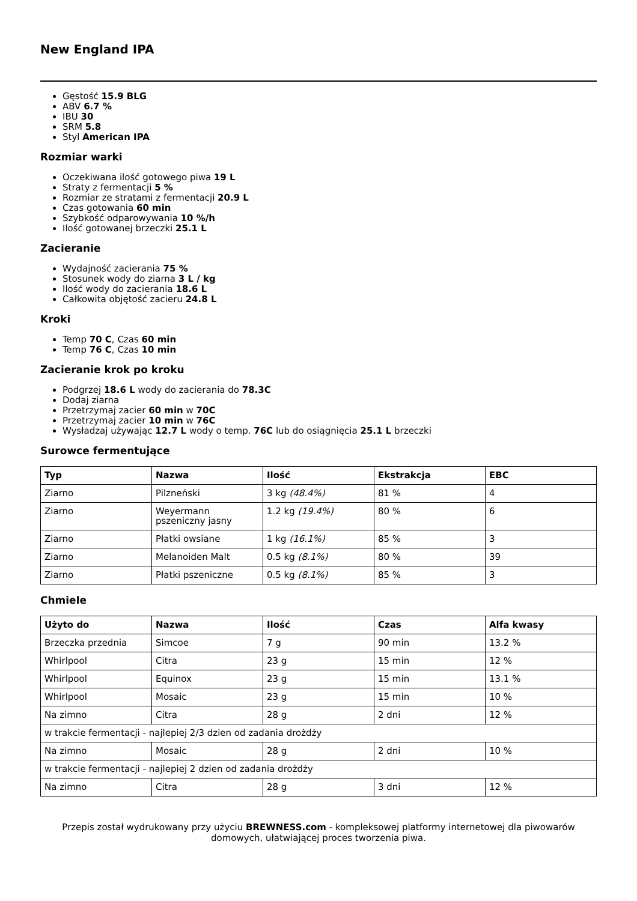New England IPA
Gęstość 15.9 BLG
ABV 6.7 %
IBU 30
SRM 5.8
Styl American IPA
Rozmiar warki
Oczekiwana ilość gotowego piwa 19 L
Straty z fermentacji 5 %
Rozmiar ze stratami z fermentacji 20.9 L
Czas gotowania 60 min
Szybkość odparowywania 10 %/h
Ilość gotowanej brzeczki 25.1 L
Zacieranie
Wydajność zacierania 75 %
Stosunek wody do ziarna 3 L / kg
Ilość wody do zacierania 18.6 L
Całkowita objętość zacieru 24.8 L
Kroki
Temp 70 C, Czas 60 min
Temp 76 C, Czas 10 min
Zacieranie krok po kroku
Podgrzej 18.6 L wody do zacierania do 78.3C
Dodaj ziarna
Przetrzymaj zacier 60 min w 70C
Przetrzymaj zacier 10 min w 76C
Wysładzaj używając 12.7 L wody o temp. 76C lub do osiągnięcia 25.1 L brzeczki
Surowce fermentujące
| Typ | Nazwa | Ilość | Ekstrakcja | EBC |
| --- | --- | --- | --- | --- |
| Ziarno | Pilzneński | 3 kg (48.4%) | 81 % | 4 |
| Ziarno | Weyermann pszeniczny jasny | 1.2 kg (19.4%) | 80 % | 6 |
| Ziarno | Płatki owsiane | 1 kg (16.1%) | 85 % | 3 |
| Ziarno | Melanoiden Malt | 0.5 kg (8.1%) | 80 % | 39 |
| Ziarno | Płatki pszeniczne | 0.5 kg (8.1%) | 85 % | 3 |
Chmiele
| Użyto do | Nazwa | Ilość | Czas | Alfa kwasy |
| --- | --- | --- | --- | --- |
| Brzeczka przednia | Simcoe | 7 g | 90 min | 13.2 % |
| Whirlpool | Citra | 23 g | 15 min | 12 % |
| Whirlpool | Equinox | 23 g | 15 min | 13.1 % |
| Whirlpool | Mosaic | 23 g | 15 min | 10 % |
| Na zimno | Citra | 28 g | 2 dni | 12 % |
| w trakcie fermentacji - najlepiej 2/3 dzien od zadania drożdży | | | | |
| Na zimno | Mosaic | 28 g | 2 dni | 10 % |
| w trakcie fermentacji - najlepiej 2 dzien od zadania drożdży | | | | |
| Na zimno | Citra | 28 g | 3 dni | 12 % |
Przepis został wydrukowany przy użyciu BREWNESS.com - kompleksowej platformy internetowej dla piwowarów domowych, ułatwiającej proces tworzenia piwa.